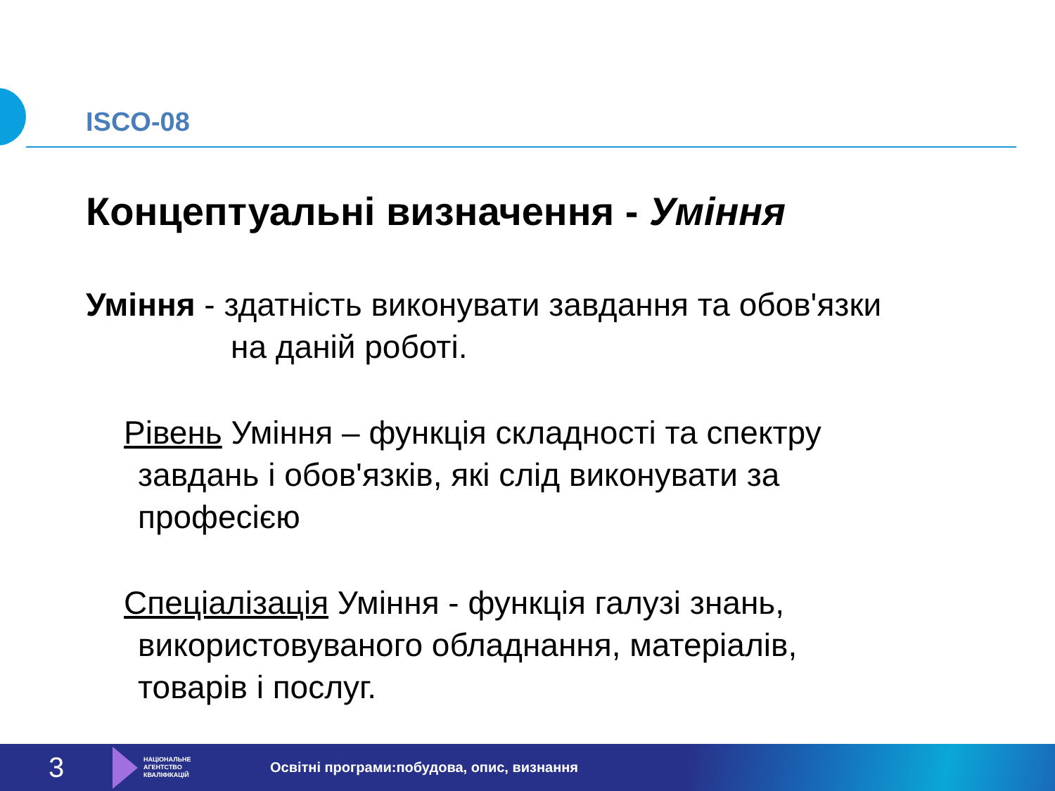ISCO-08
Концептуальні визначення - Уміння
Уміння - здатність виконувати завдання та обов'язки
на даній роботі.
Рівень Уміння – функція складності та спектру
завдань і обов'язків, які слід виконувати за
професією
Спеціалізація Уміння - функція галузі знань,
використовуваного обладнання, матеріалів,
товарів і послуг.
3
НАЦІОНАЛЬНЕ
АГЕНТСТВО
КВАЛІФІКАЦІЙ
Освітні програми:побудова, опис, визнання